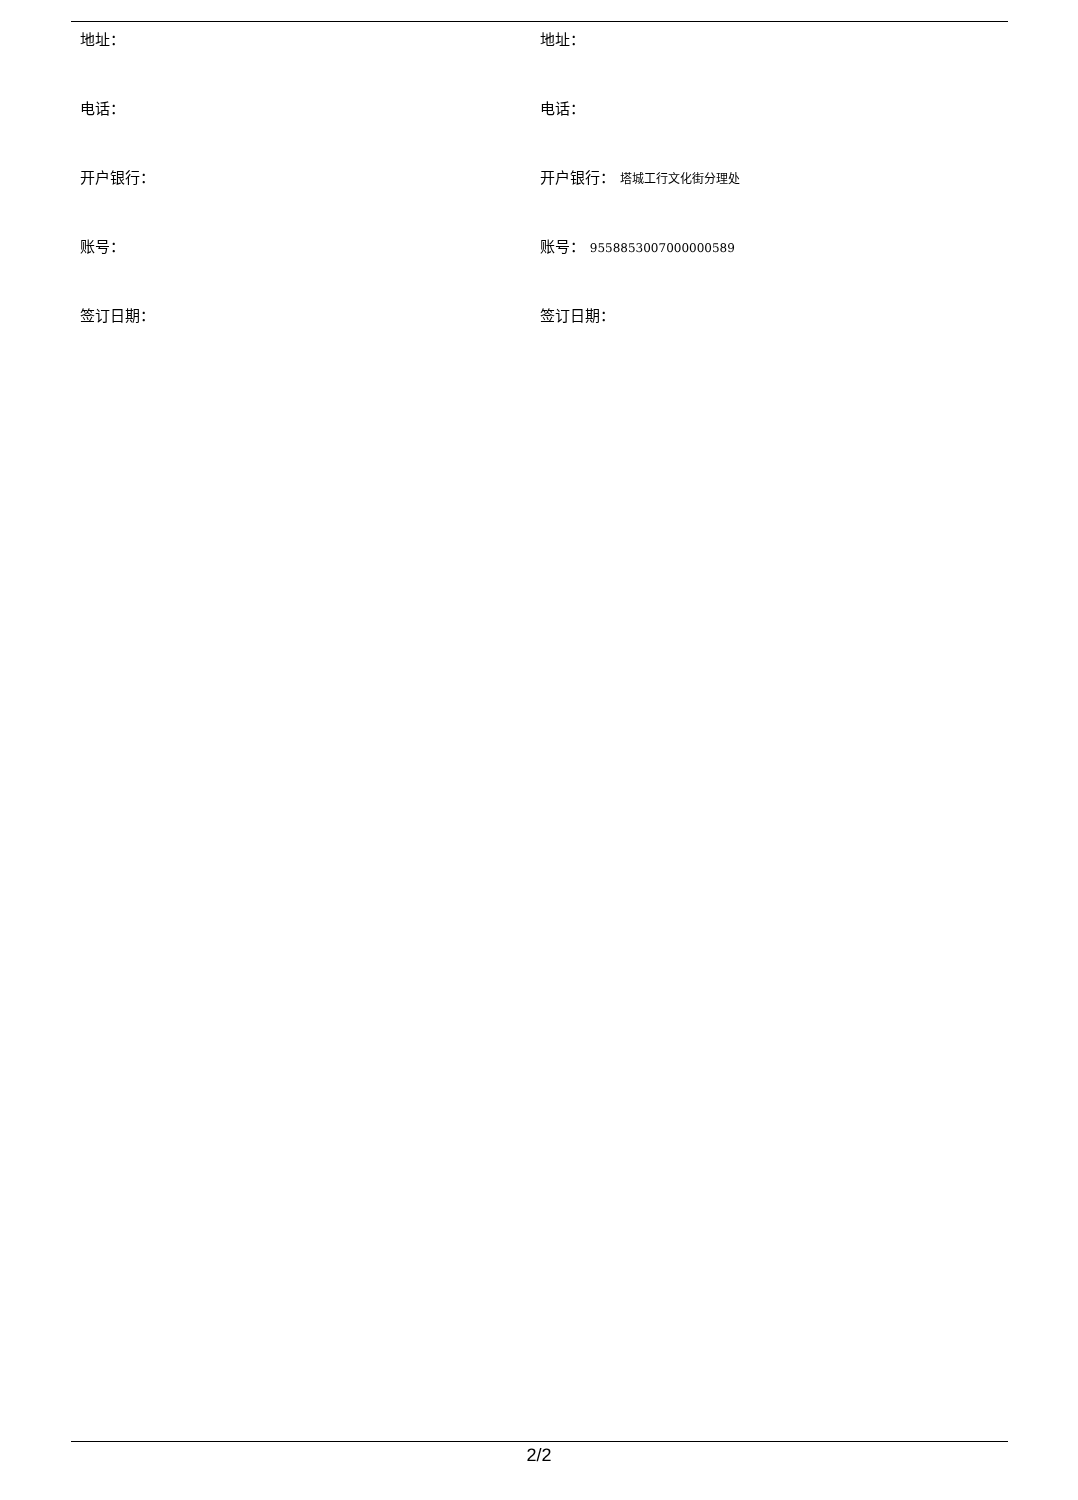| 地址： | 地址： |
| 电话： | 电话： |
| 开户银行： | 开户银行： 塔城工行文化街分理处 |
| 账号： | 账号： 9558853007000000589 |
| 签订日期： | 签订日期： |
2/2